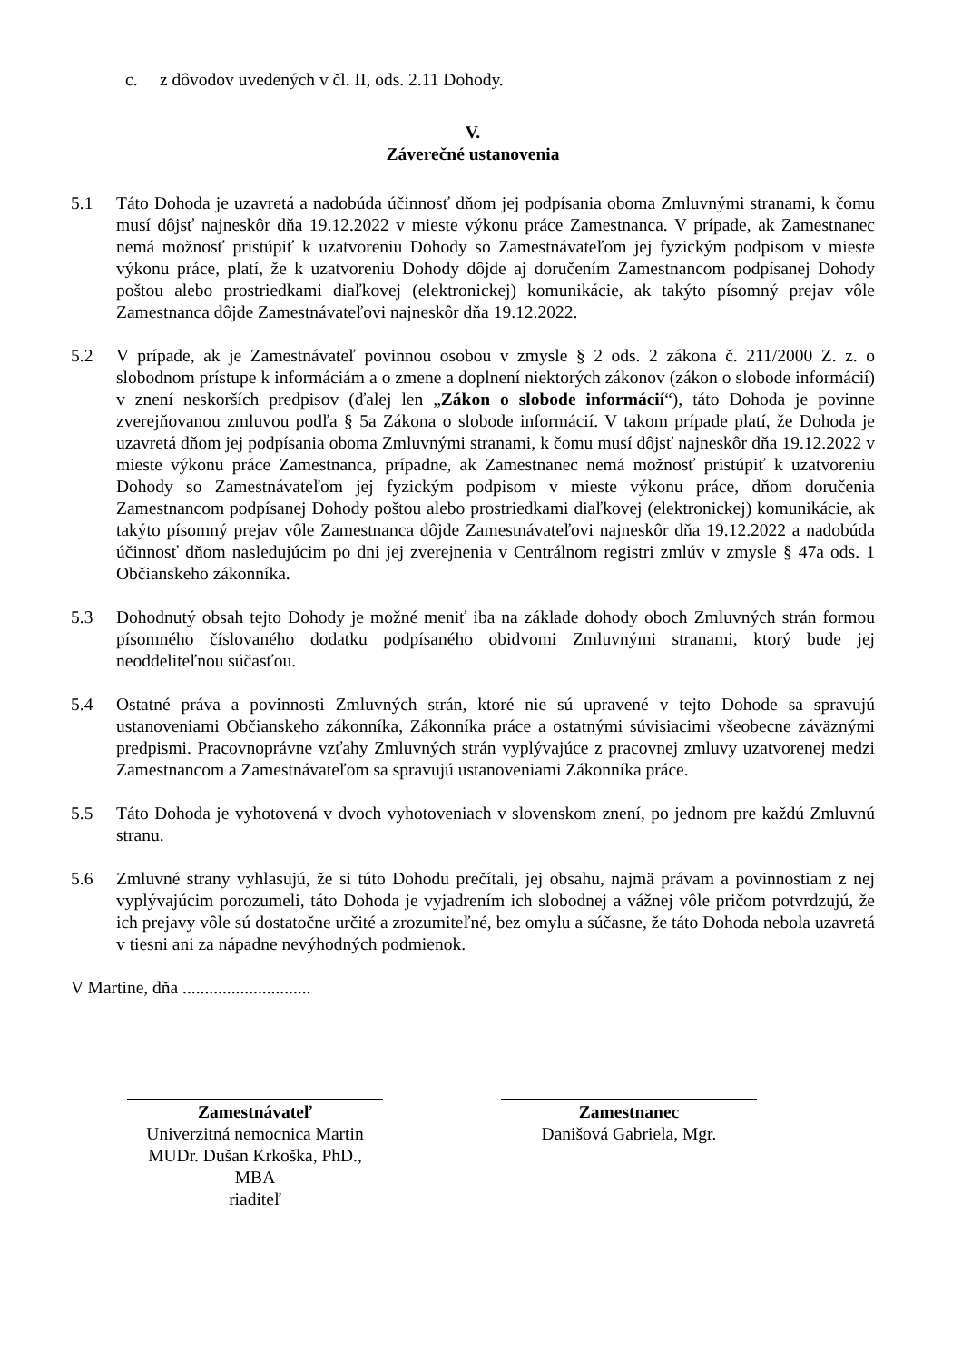c. z dôvodov uvedených v čl. II, ods. 2.11 Dohody.
V.
Záverečné ustanovenia
5.1 Táto Dohoda je uzavretá a nadobúda účinnosť dňom jej podpísania oboma Zmluvnými stranami, k čomu musí dôjsť najneskôr dňa 19.12.2022 v mieste výkonu práce Zamestnanca. V prípade, ak Zamestnanec nemá možnosť pristúpiť k uzatvoreniu Dohody so Zamestnávateľom jej fyzickým podpisom v mieste výkonu práce, platí, že k uzatvoreniu Dohody dôjde aj doručením Zamestnancom podpísanej Dohody poštou alebo prostriedkami diaľkovej (elektronickej) komunikácie, ak takýto písomný prejav vôle Zamestnanca dôjde Zamestnávateľovi najneskôr dňa 19.12.2022.
5.2 V prípade, ak je Zamestnávateľ povinnou osobou v zmysle § 2 ods. 2 zákona č. 211/2000 Z. z. o slobodnom prístupe k informáciám a o zmene a doplnení niektorých zákonov (zákon o slobode informácií) v znení neskorších predpisov (ďalej len „Zákon o slobode informácií“), táto Dohoda je povinne zverejňovanou zmluvou podľa § 5a Zákona o slobode informácií. V takom prípade platí, že Dohoda je uzavretá dňom jej podpísania oboma Zmluvnými stranami, k čomu musí dôjsť najneskôr dňa 19.12.2022 v mieste výkonu práce Zamestnanca, prípadne, ak Zamestnanec nemá možnosť pristúpiť k uzatvoreniu Dohody so Zamestnávateľom jej fyzickým podpisom v mieste výkonu práce, dňom doručenia Zamestnancom podpísanej Dohody poštou alebo prostriedkami diaľkovej (elektronickej) komunikácie, ak takýto písomný prejav vôle Zamestnanca dôjde Zamestnávateľovi najneskôr dňa 19.12.2022 a nadobúda účinnosť dňom nasledujúcim po dni jej zverejnenia v Centrálnom registri zmlúv v zmysle § 47a ods. 1 Občianskeho zákonníka.
5.3 Dohodnutý obsah tejto Dohody je možné meniť iba na základe dohody oboch Zmluvných strán formou písomného číslovaného dodatku podpísaného obidvomi Zmluvnými stranami, ktorý bude jej neoddeliteľnou súčasťou.
5.4 Ostatné práva a povinnosti Zmluvných strán, ktoré nie sú upravené v tejto Dohode sa spravujú ustanoveniami Občianskeho zákonníka, Zákonníka práce a ostatnými súvisiacimi všeobecne záväznými predpismi. Pracovnoprávne vzťahy Zmluvných strán vyplývajúce z pracovnej zmluvy uzatvorenej medzi Zamestnancom a Zamestnávateľom sa spravujú ustanoveniami Zákonníka práce.
5.5 Táto Dohoda je vyhotovená v dvoch vyhotoveniach v slovenskom znení, po jednom pre každú Zmluvnú stranu.
5.6 Zmluvné strany vyhlasujú, že si túto Dohodu prečítali, jej obsahu, najmä právam a povinnostiam z nej vyplývajúcim porozumeli, táto Dohoda je vyjadrením ich slobodnej a vážnej vôle pričom potvrdzujú, že ich prejavy vôle sú dostatočne určité a zrozumiteľné, bez omylu a súčasne, že táto Dohoda nebola uzavretá v tiesni ani za nápadne nevýhodných podmienok.
V Martine, dňa .............................
Zamestnávateľ
Univerzitná nemocnica Martin
MUDr. Dušan Krkoška, PhD., MBA
riaditeľ
Zamestnanec
Danišová Gabriela, Mgr.